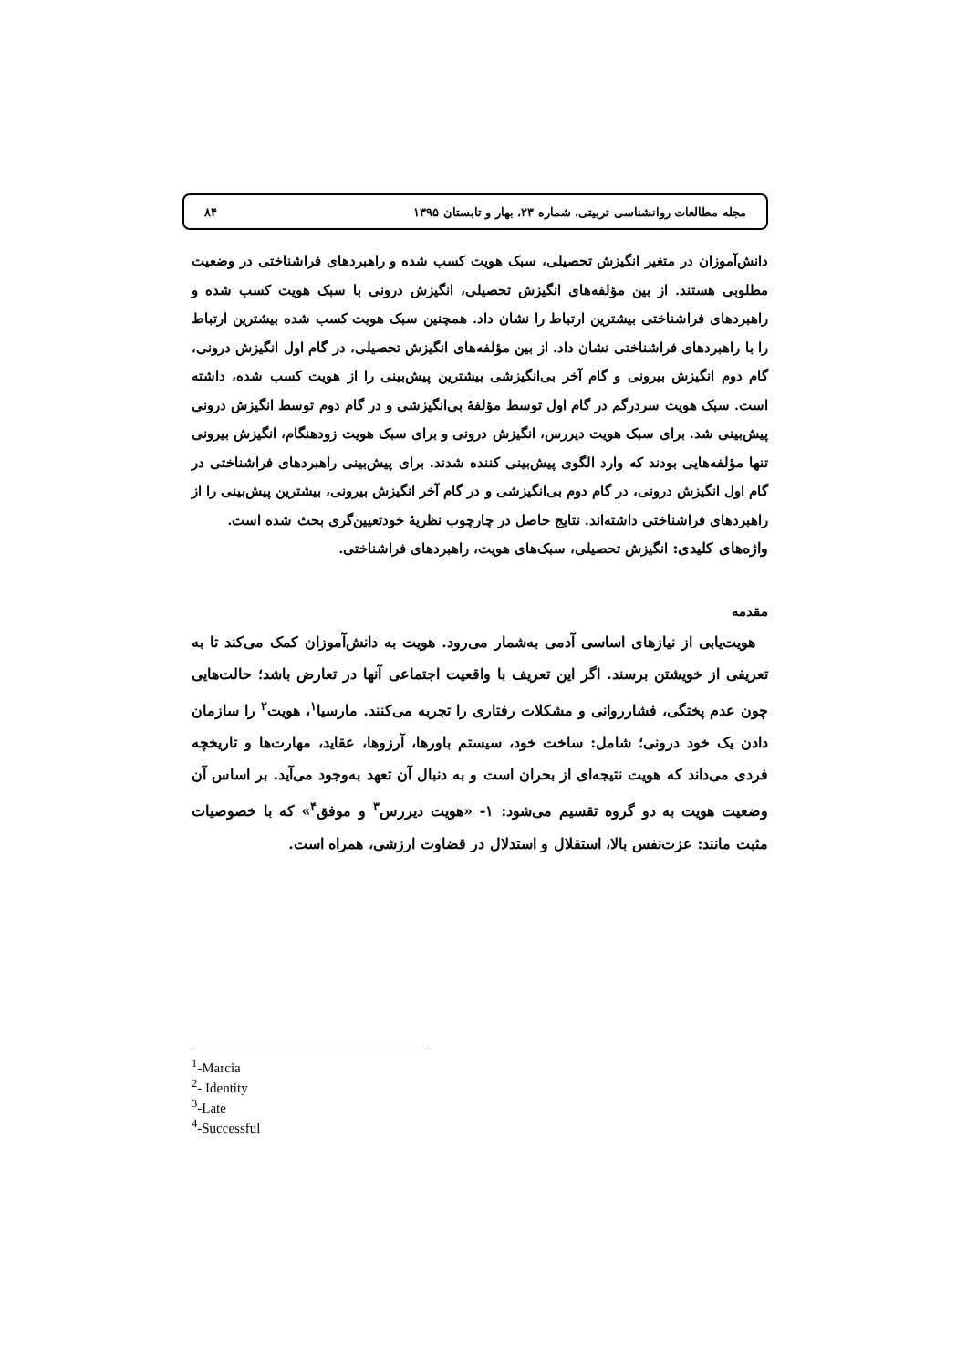مجله مطالعات روانشناسی تربیتی، شماره ۲۳، بهار و تابستان ۱۳۹۵ ۸۴
دانش‌آموزان در متغیر انگیزش تحصیلی، سبک هویت کسب شده و راهبردهای فراشناختی در وضعیت مطلوبی هستند. از بین مؤلفه‌های انگیزش تحصیلی، انگیزش درونی با سبک هویت کسب شده و راهبردهای فراشناختی بیشترین ارتباط را نشان داد. همچنین سبک هویت کسب شده بیشترین ارتباط را با راهبردهای فراشناختی نشان داد. از بین مؤلفه‌های انگیزش تحصیلی، در گام اول انگیزش درونی، گام دوم انگیزش بیرونی و گام آخر بی‌انگیزشی بیشترین پیش‌بینی را از هویت کسب شده، داشته است. سبک هویت سردرگم در گام اول توسط مؤلفهٔ بی‌انگیزشی و در گام دوم توسط انگیزش درونی پیش‌بینی شد. برای سبک هویت دیررس، انگیزش درونی و برای سبک هویت زودهنگام، انگیزش بیرونی تنها مؤلفه‌هایی بودند که وارد الگوی پیش‌بینی کننده شدند. برای پیش‌بینی راهبردهای فراشناختی در گام اول انگیزش درونی، در گام دوم بی‌انگیزشی و در گام آخر انگیزش بیرونی، بیشترین پیش‌بینی را از راهبردهای فراشناختی داشته‌اند. نتایج حاصل در چارچوب نظریهٔ خودتعیین‌گری بحث شده است.
واژه‌های کلیدی: انگیزش تحصیلی، سبک‌های هویت، راهبردهای فراشناختی.
مقدمه
هویت‌یابی از نیازهای اساسی آدمی به‌شمار می‌رود. هویت به دانش‌آموزان کمک می‌کند تا به تعریفی از خویشتن برسند. اگر این تعریف با واقعیت اجتماعی آنها در تعارض باشد؛ حالت‌هایی چون عدم پختگی، فشارروانی و مشکلات رفتاری را تجربه می‌کنند. مارسیا<sup>۱</sup>، هویت<sup>۲</sup> را سازمان دادن یک خود درونی؛ شامل: ساخت خود، سیستم باورها، آرزوها، عقاید، مهارت‌ها و تاریخچه فردی می‌داند که هویت نتیجه‌ای از بحران است و به دنبال آن تعهد به‌وجود می‌آید. بر اساس آن وضعیت هویت به دو گروه تقسیم می‌شود: ۱- «هویت دیررس<sup>۳</sup> و موفق<sup>۴</sup>» که با خصوصیات مثبت مانند: عزت‌نفس بالا، استقلال و استدلال در قضاوت ارزشی، همراه است.
<sup>1</sup>-Marcia
<sup>2</sup>- Identity
<sup>3</sup>-Late
<sup>4</sup>-Successful